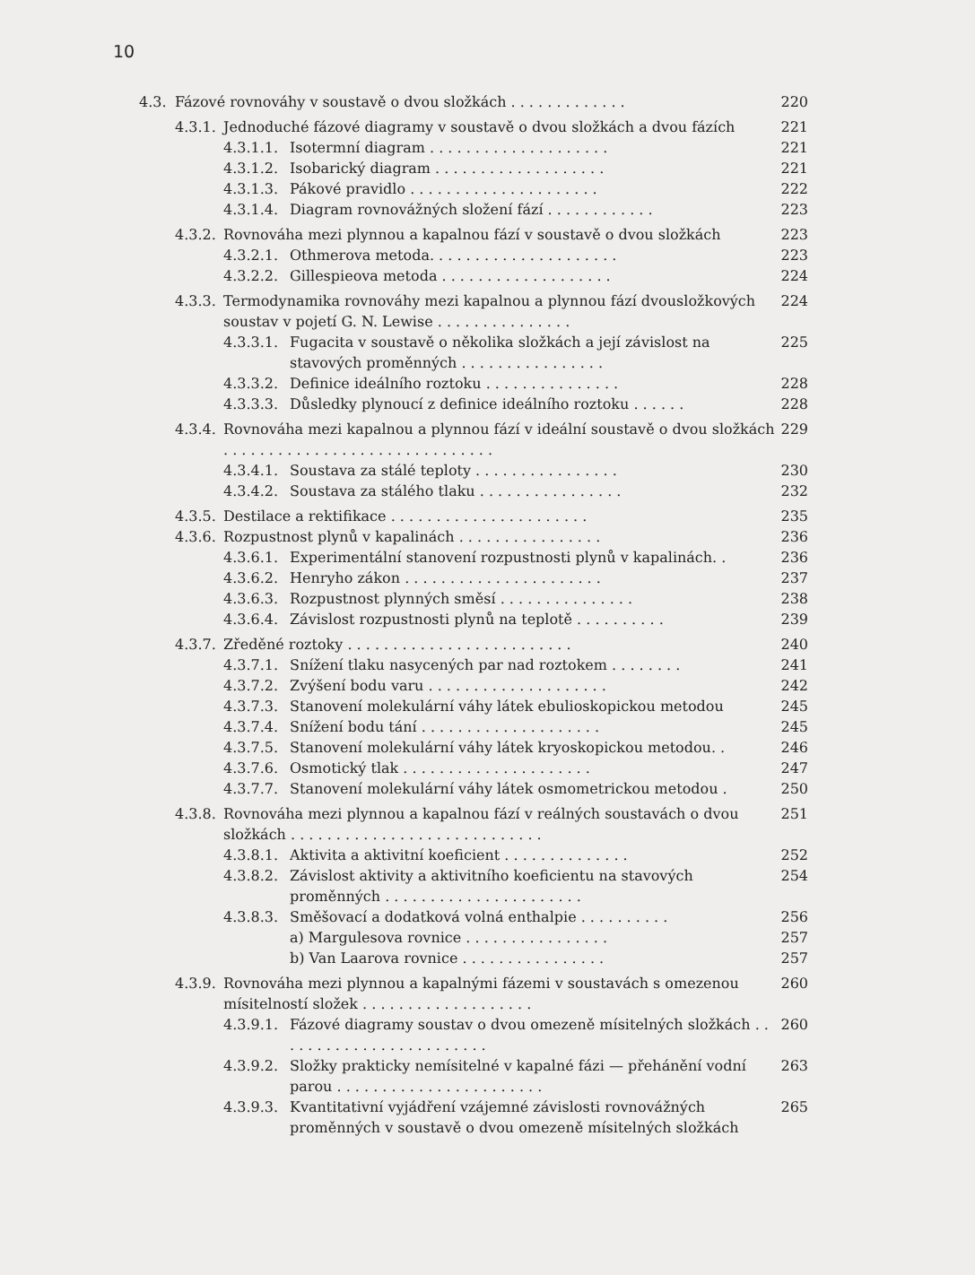10
4.3. Fázové rovnováhy v soustavě o dvou složkách . . . . . . . . . . . . . 220
4.3.1. Jednoduché fázové diagramy v soustavě o dvou složkách a dvou fázích 221
4.3.1.1. Isotermní diagram . . . . . . . . . . . . . . . . . . . . 221
4.3.1.2. Isobarický diagram . . . . . . . . . . . . . . . . . . . 221
4.3.1.3. Pákové pravidlo . . . . . . . . . . . . . . . . . . . . . 222
4.3.1.4. Diagram rovnovážných složení fází . . . . . . . . . . . . 223
4.3.2. Rovnováha mezi plynnou a kapalnou fází v soustavě o dvou složkách 223
4.3.2.1. Othmerova metoda. . . . . . . . . . . . . . . . . . . . . 223
4.3.2.2. Gillespieova metoda . . . . . . . . . . . . . . . . . . . 224
4.3.3. Termodynamika rovnováhy mezi kapalnou a plynnou fází dvousložkových soustav v pojetí G. N. Lewise . . . . . . . . . . . . . . . 224
4.3.3.1. Fugacita v soustavě o několika složkách a její závislost na stavových proměnných . . . . . . . . . . . . . . . . 225
4.3.3.2. Definice ideálního roztoku . . . . . . . . . . . . . . . 228
4.3.3.3. Důsledky plynoucí z definice ideálního roztoku . . . . . . 228
4.3.4. Rovnováha mezi kapalnou a plynnou fází v ideální soustavě o dvou složkách . . . . . . . . . . . . . . . . . . . . . . . . . . . . . . 229
4.3.4.1. Soustava za stálé teploty . . . . . . . . . . . . . . . . 230
4.3.4.2. Soustava za stálého tlaku . . . . . . . . . . . . . . . . 232
4.3.5. Destilace a rektifikace . . . . . . . . . . . . . . . . . . . . . . 235
4.3.6. Rozpustnost plynů v kapalinách . . . . . . . . . . . . . . . . 236
4.3.6.1. Experimentální stanovení rozpustnosti plynů v kapalinách. . 236
4.3.6.2. Henryho zákon . . . . . . . . . . . . . . . . . . . . . . 237
4.3.6.3. Rozpustnost plynných směsí . . . . . . . . . . . . . . . 238
4.3.6.4. Závislost rozpustnosti plynů na teplotě . . . . . . . . . . 239
4.3.7. Zředěné roztoky . . . . . . . . . . . . . . . . . . . . . . . . . 240
4.3.7.1. Snížení tlaku nasycených par nad roztokem . . . . . . . . 241
4.3.7.2. Zvýšení bodu varu . . . . . . . . . . . . . . . . . . . . 242
4.3.7.3. Stanovení molekulární váhy látek ebulioskopickou metodou 245
4.3.7.4. Snížení bodu tání . . . . . . . . . . . . . . . . . . . . 245
4.3.7.5. Stanovení molekulární váhy látek kryoskopickou metodou. . 246
4.3.7.6. Osmotický tlak . . . . . . . . . . . . . . . . . . . . . 247
4.3.7.7. Stanovení molekulární váhy látek osmometrickou metodou . 250
4.3.8. Rovnováha mezi plynnou a kapalnou fází v reálných soustavách o dvou složkách . . . . . . . . . . . . . . . . . . . . . . . . . . . . 251
4.3.8.1. Aktivita a aktivitní koeficient . . . . . . . . . . . . . . 252
4.3.8.2. Závislost aktivity a aktivitního koeficientu na stavových proměnných . . . . . . . . . . . . . . . . . . . . . . 254
4.3.8.3. Směšovací a dodatková volná enthalpie . . . . . . . . . . 256
a) Margulesova rovnice . . . . . . . . . . . . . . . . 257
b) Van Laarova rovnice . . . . . . . . . . . . . . . . 257
4.3.9. Rovnováha mezi plynnou a kapalnými fázemi v soustavách s omezenou mísitelností složek . . . . . . . . . . . . . . . . . . . 260
4.3.9.1. Fázové diagramy soustav o dvou omezeně mísitelných složkách . . . . . . . . . . . . . . . . . . . . . . . . 260
4.3.9.2. Složky prakticky nemísitelné v kapalné fázi — přehánění vodní parou . . . . . . . . . . . . . . . . . . . . . . . 263
4.3.9.3. Kvantitativní vyjádření vzájemné závislosti rovnovážných proměnných v soustavě o dvou omezeně mísitelných složkách 265